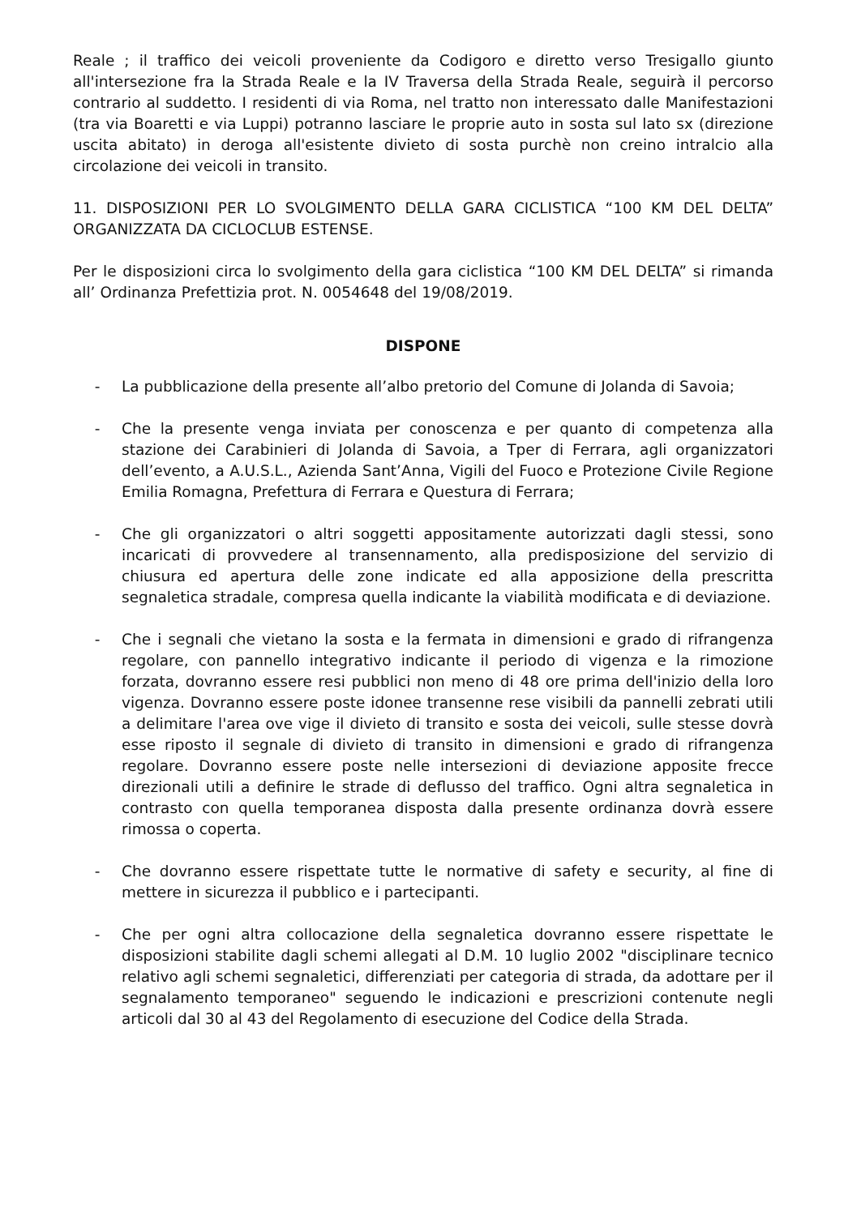Reale ; il traffico dei veicoli proveniente da Codigoro e diretto verso Tresigallo giunto all'intersezione fra la Strada Reale e la IV Traversa della Strada Reale, seguirà il percorso contrario al suddetto. I residenti di via Roma, nel tratto non interessato dalle Manifestazioni (tra via Boaretti e via Luppi) potranno lasciare le proprie auto in sosta sul lato sx (direzione uscita abitato) in deroga all'esistente divieto di sosta purchè non creino intralcio alla circolazione dei veicoli in transito.
11. DISPOSIZIONI PER LO SVOLGIMENTO DELLA GARA CICLISTICA “100 KM DEL DELTA” ORGANIZZATA DA CICLOCLUB ESTENSE.
Per le disposizioni circa lo svolgimento della gara ciclistica “100 KM DEL DELTA” si rimanda all’ Ordinanza Prefettizia prot. N. 0054648 del 19/08/2019.
DISPONE
- La pubblicazione della presente all’albo pretorio del Comune di Jolanda di Savoia;
- Che la presente venga inviata per conoscenza e per quanto di competenza alla stazione dei Carabinieri di Jolanda di Savoia, a Tper di Ferrara, agli organizzatori dell’evento, a A.U.S.L., Azienda Sant’Anna, Vigili del Fuoco e Protezione Civile Regione Emilia Romagna, Prefettura di Ferrara e Questura di Ferrara;
- Che gli organizzatori o altri soggetti appositamente autorizzati dagli stessi, sono incaricati di provvedere al transennamento, alla predisposizione del servizio di chiusura ed apertura delle zone indicate ed alla apposizione della prescritta segnaletica stradale, compresa quella indicante la viabilità modificata e di deviazione.
- Che i segnali che vietano la sosta e la fermata in dimensioni e grado di rifrangenza regolare, con pannello integrativo indicante il periodo di vigenza e la rimozione forzata, dovranno essere resi pubblici non meno di 48 ore prima dell'inizio della loro vigenza. Dovranno essere poste idonee transenne rese visibili da pannelli zebrati utili a delimitare l'area ove vige il divieto di transito e sosta dei veicoli, sulle stesse dovrà esse riposto il segnale di divieto di transito in dimensioni e grado di rifrangenza regolare. Dovranno essere poste nelle intersezioni di deviazione apposite frecce direzionali utili a definire le strade di deflusso del traffico. Ogni altra segnaletica in contrasto con quella temporanea disposta dalla presente ordinanza dovrà essere rimossa o coperta.
- Che dovranno essere rispettate tutte le normative di safety e security, al fine di mettere in sicurezza il pubblico e i partecipanti.
- Che per ogni altra collocazione della segnaletica dovranno essere rispettate le disposizioni stabilite dagli schemi allegati al D.M. 10 luglio 2002 "disciplinare tecnico relativo agli schemi segnaletici, differenziati per categoria di strada, da adottare per il segnalamento temporaneo" seguendo le indicazioni e prescrizioni contenute negli articoli dal 30 al 43 del Regolamento di esecuzione del Codice della Strada.